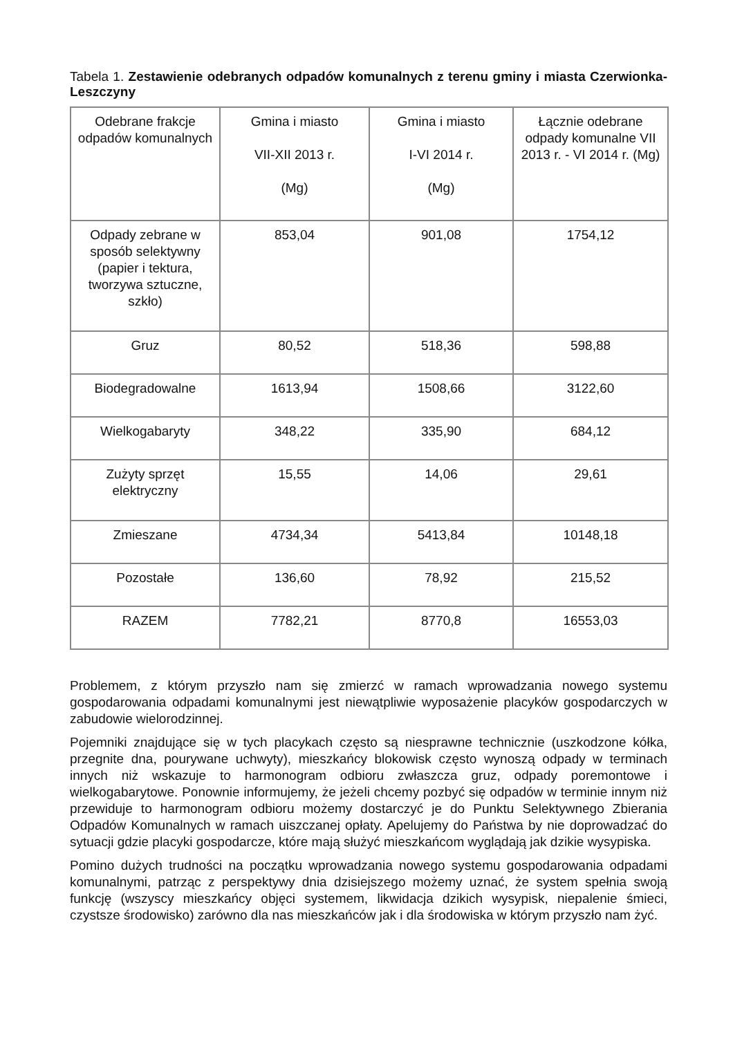Tabela 1. Zestawienie odebranych odpadów komunalnych z terenu gminy i miasta Czerwionka-Leszczyny
| Odebrane frakcje odpadów komunalnych | Gmina i miasto VII-XII 2013 r. (Mg) | Gmina i miasto I-VI 2014 r. (Mg) | Łącznie odebrane odpady komunalne VII 2013 r. - VI 2014 r. (Mg) |
| Odpady zebrane w sposób selektywny (papier i tektura, tworzywa sztuczne, szkło) | 853,04 | 901,08 | 1754,12 |
| Gruz | 80,52 | 518,36 | 598,88 |
| Biodegradowalne | 1613,94 | 1508,66 | 3122,60 |
| Wielkogabaryty | 348,22 | 335,90 | 684,12 |
| Zużyty sprzęt elektryczny | 15,55 | 14,06 | 29,61 |
| Zmieszane | 4734,34 | 5413,84 | 10148,18 |
| Pozostałe | 136,60 | 78,92 | 215,52 |
| RAZEM | 7782,21 | 8770,8 | 16553,03 |
Problemem, z którym przyszło nam się zmierzć w ramach wprowadzania nowego systemu gospodarowania odpadami komunalnymi jest niewątpliwie wyposażenie placyków gospodarczych w zabudowie wielorodzinnej.
Pojemniki znajdujące się w tych placykach często są niesprawne technicznie (uszkodzone kółka, przegnite dna, pourywane uchwyty), mieszkańcy blokowisk często wynoszą odpady w terminach innych niż wskazuje to harmonogram odbioru zwłaszcza gruz, odpady poremontowe i wielkogabarytowe. Ponownie informujemy, że jeżeli chcemy pozbyć się odpadów w terminie innym niż przewiduje to harmonogram odbioru możemy dostarczyć je do Punktu Selektywnego Zbierania Odpadów Komunalnych w ramach uiszczanej opłaty. Apelujemy do Państwa by nie doprowadzać do sytuacji gdzie placyki gospodarcze, które mają służyć mieszkańcom wyglądają jak dzikie wysypiska.
Pomino dużych trudności na początku wprowadzania nowego systemu gospodarowania odpadami komunalnymi, patrząc z perspektywy dnia dzisiejszego możemy uznać, że system spełnia swoją funkcję (wszyscy mieszkańcy objęci systemem, likwidacja dzikich wysypisk, niepalenie śmieci, czystsze środowisko) zarówno dla nas mieszkańców jak i dla środowiska w którym przyszło nam żyć.